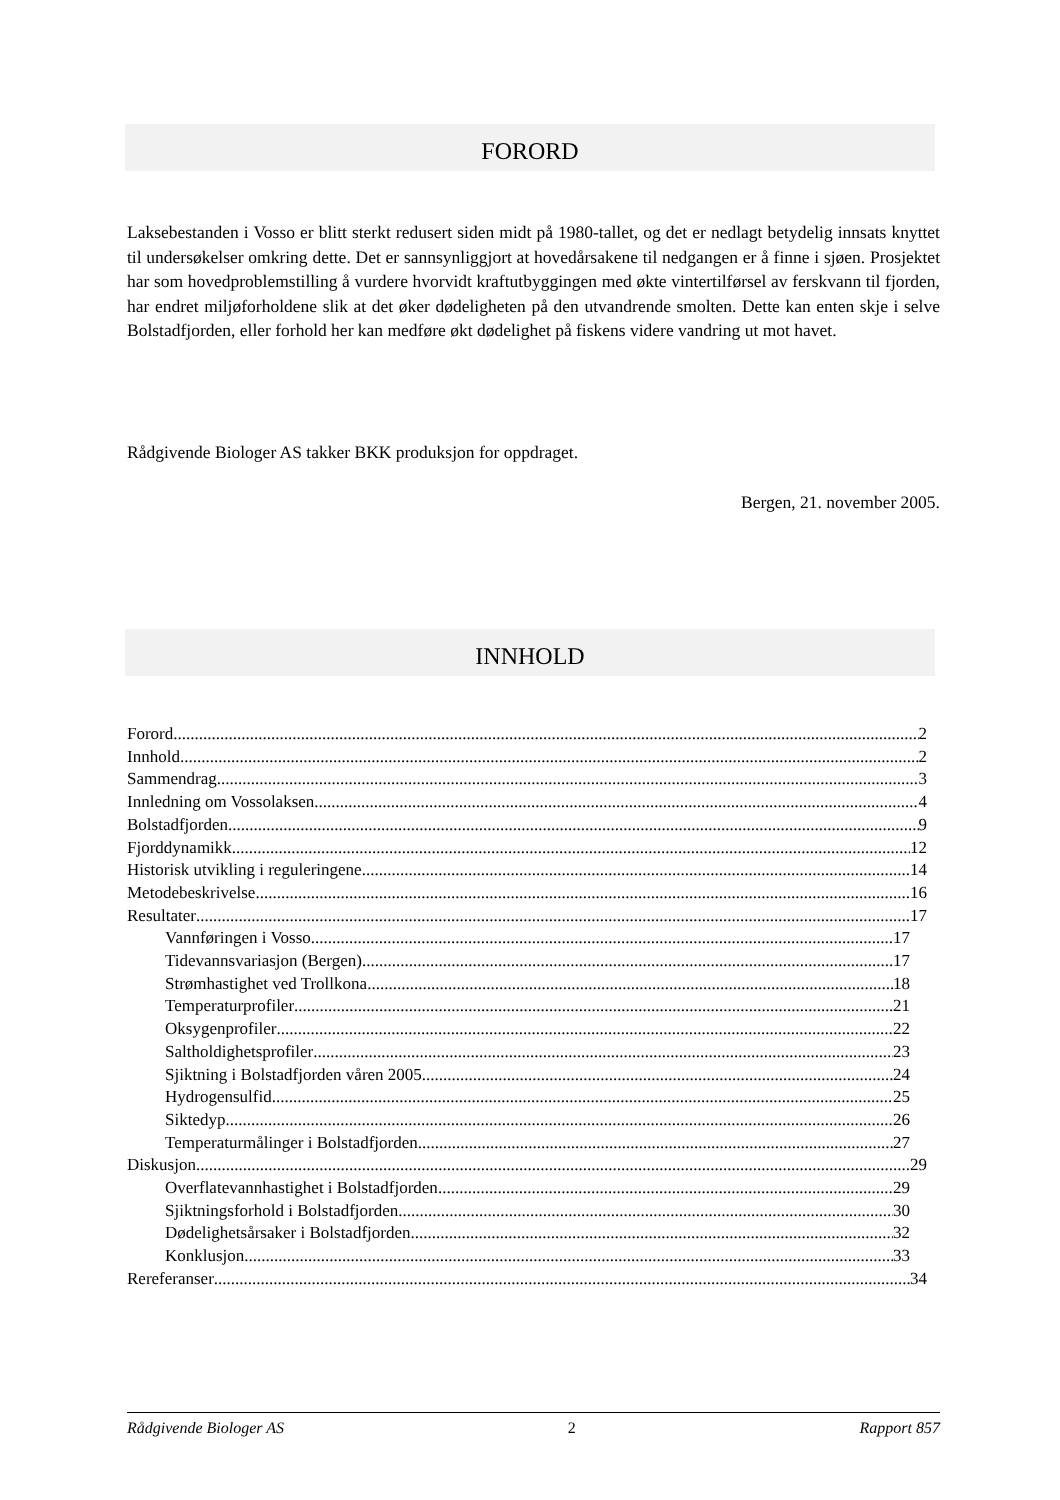FORORD
Laksebestanden i Vosso er blitt sterkt redusert siden midt på 1980-tallet, og det er nedlagt betydelig innsats knyttet til undersøkelser omkring dette. Det er sannsynliggjort at hovedårsakene til nedgangen er å finne i sjøen. Prosjektet har som hovedproblemstilling å vurdere hvorvidt kraftutbyggingen med økte vintertilførsel av ferskvann til fjorden, har endret miljøforholdene slik at det øker dødeligheten på den utvandrende smolten. Dette kan enten skje i selve Bolstadfjorden, eller forhold her kan medføre økt dødelighet på fiskens videre vandring ut mot havet.
Rådgivende Biologer AS takker BKK produksjon for oppdraget.
Bergen, 21. november 2005.
INNHOLD
Forord 2
Innhold 2
Sammendrag 3
Innledning om Vossolaksen 4
Bolstadfjorden 9
Fjorddynamikk 12
Historisk utvikling i reguleringene 14
Metodebeskrivelse 16
Resultater 17
Vannføringen i Vosso 17
Tidevannsvariasjon (Bergen) 17
Strømhastighet ved Trollkona 18
Temperaturprofiler 21
Oksygenprofiler 22
Saltholdighetsprofiler 23
Sjiktning i Bolstadfjorden våren 2005 24
Hydrogensulfid 25
Siktedyp 26
Temperaturmålinger i Bolstadfjorden 27
Diskusjon 29
Overflatevannhastighet i Bolstadfjorden 29
Sjiktningsforhold i Bolstadfjorden 30
Dødelighetsårsaker i Bolstadfjorden 32
Konklusjon 33
Rereferanser 34
Rådgivende Biologer AS 2 Rapport 857